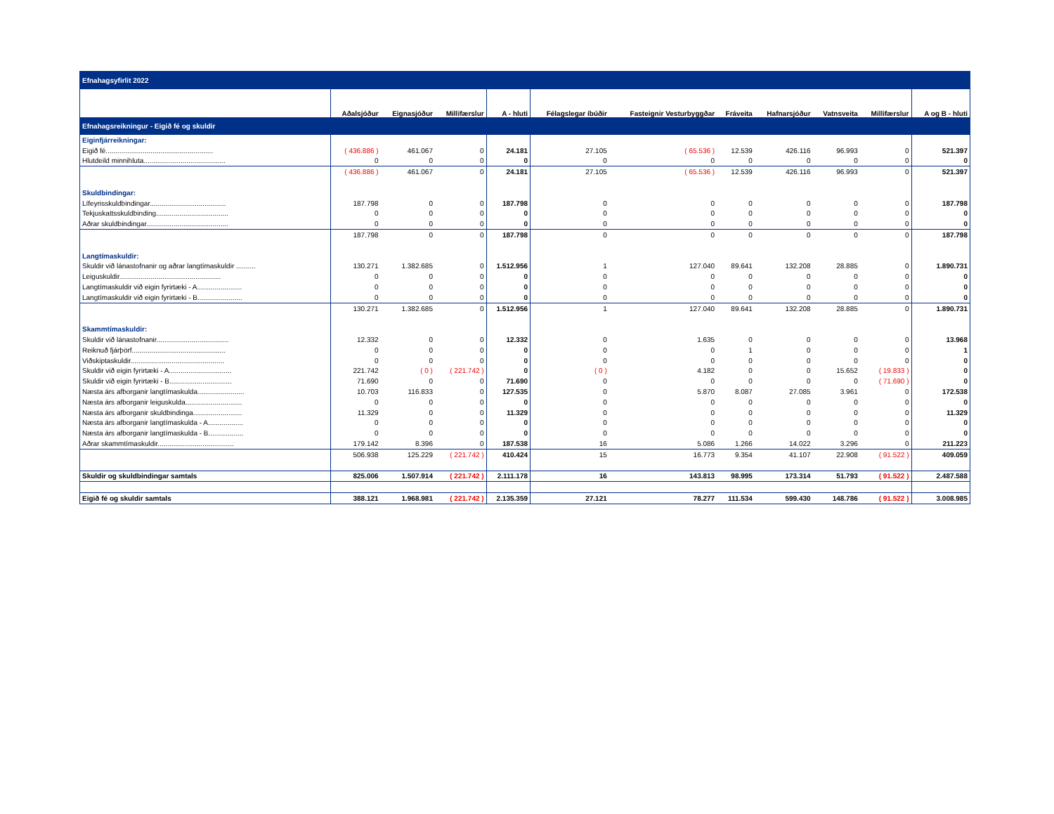| Efnahagsyfirlit 2022 | | | | | | | | | | | |
| | Aðalsjóður | Eignasjóður | Millifærslur | A - hluti | Félagslegar íbúðir | Fasteignir Vesturbyggðar | Fráveita | Hafnarsjóður | Vatnsveita | Millifærslur | A og B - hluti |
| Efnahagsreikningur - Eigið fé og skuldir | | | | | | | | | | | |
| Eiginfjárreikningar: | | | | | | | | | | | |
| Eigið fé....................................................... | ( 436.886 ) | 461.067 | 0 | 24.181 | 27.105 | ( 65.536 ) | 12.539 | 426.116 | 96.993 | 0 | 521.397 |
| Hlutdeild minnihluta.......................................... | 0 | 0 | 0 | 0 | 0 | 0 | 0 | 0 | 0 | 0 | 0 |
| | ( 436.886 ) | 461.067 | 0 | 24.181 | 27.105 | ( 65.536 ) | 12.539 | 426.116 | 96.993 | 0 | 521.397 |
| Skuldbindingar: | | | | | | | | | | | |
| Lífeyrisskuldbindingar....................................... | 187.798 | 0 | 0 | 187.798 | 0 | 0 | 0 | 0 | 0 | 0 | 187.798 |
| Tekjuskattsskuldbinding..................................... | 0 | 0 | 0 | 0 | 0 | 0 | 0 | 0 | 0 | 0 | 0 |
| Aðrar skuldbindingar.......................................... | 0 | 0 | 0 | 0 | 0 | 0 | 0 | 0 | 0 | 0 | 0 |
| | 187.798 | 0 | 0 | 187.798 | 0 | 0 | 0 | 0 | 0 | 0 | 187.798 |
| Langtímaskuldir: | | | | | | | | | | | |
| Skuldir við lánastofnanir og aðrar langtímaskuldir .......... | 130.271 | 1.382.685 | 0 | 1.512.956 | 1 | 127.040 | 89.641 | 132.208 | 28.885 | 0 | 1.890.731 |
| Leiguskuldir.................................................... | 0 | 0 | 0 | 0 | 0 | 0 | 0 | 0 | 0 | 0 | 0 |
| Langtímaskuldir við eigin fyrirtæki - A....................... | 0 | 0 | 0 | 0 | 0 | 0 | 0 | 0 | 0 | 0 | 0 |
| Langtímaskuldir við eigin fyrirtæki - B....................... | 0 | 0 | 0 | 0 | 0 | 0 | 0 | 0 | 0 | 0 | 0 |
| | 130.271 | 1.382.685 | 0 | 1.512.956 | 1 | 127.040 | 89.641 | 132.208 | 28.885 | 0 | 1.890.731 |
| Skammtímaskuldir: | | | | | | | | | | | |
| Skuldir við lánastofnanir..................................... | 12.332 | 0 | 0 | 12.332 | 0 | 1.635 | 0 | 0 | 0 | 0 | 13.968 |
| Reiknuð fjárþörf................................................ | 0 | 0 | 0 | 0 | 0 | 0 | 1 | 0 | 0 | 0 | 1 |
| Viðskiptaskuldir................................................ | 0 | 0 | 0 | 0 | 0 | 0 | 0 | 0 | 0 | 0 | 0 |
| Skuldir við eigin fyrirtæki - A................................ | 221.742 | ( 0 ) | ( 221.742 ) | 0 | ( 0 ) | 4.182 | 0 | 0 | 15.652 | ( 19.833 ) | 0 |
| Skuldir við eigin fyrirtæki - B................................ | 71.690 | 0 | 0 | 71.690 | 0 | 0 | 0 | 0 | 0 | ( 71.690 ) | 0 |
| Næsta árs afborganir langtímaskulda........................ | 10.703 | 116.833 | 0 | 127.535 | 0 | 5.870 | 8.087 | 27.085 | 3.961 | 0 | 172.538 |
| Næsta árs afborganir leiguskulda............................. | 0 | 0 | 0 | 0 | 0 | 0 | 0 | 0 | 0 | 0 | 0 |
| Næsta árs afborganir skuldbindinga......................... | 11.329 | 0 | 0 | 11.329 | 0 | 0 | 0 | 0 | 0 | 0 | 11.329 |
| Næsta árs afborganir langtímaskulda - A.................. | 0 | 0 | 0 | 0 | 0 | 0 | 0 | 0 | 0 | 0 | 0 |
| Næsta árs afborganir langtímaskulda - B.................. | 0 | 0 | 0 | 0 | 0 | 0 | 0 | 0 | 0 | 0 | 0 |
| Aðrar skammtímaskuldir....................................... | 179.142 | 8.396 | 0 | 187.538 | 16 | 5.086 | 1.266 | 14.022 | 3.296 | 0 | 211.223 |
| | 506.938 | 125.229 | ( 221.742 ) | 410.424 | 15 | 16.773 | 9.354 | 41.107 | 22.908 | ( 91.522 ) | 409.059 |
| Skuldir og skuldbindingar samtals | 825.006 | 1.507.914 | ( 221.742 ) | 2.111.178 | 16 | 143.813 | 98.995 | 173.314 | 51.793 | ( 91.522 ) | 2.487.588 |
| Eigið fé og skuldir samtals | 388.121 | 1.968.981 | ( 221.742 ) | 2.135.359 | 27.121 | 78.277 | 111.534 | 599.430 | 148.786 | ( 91.522 ) | 3.008.985 |